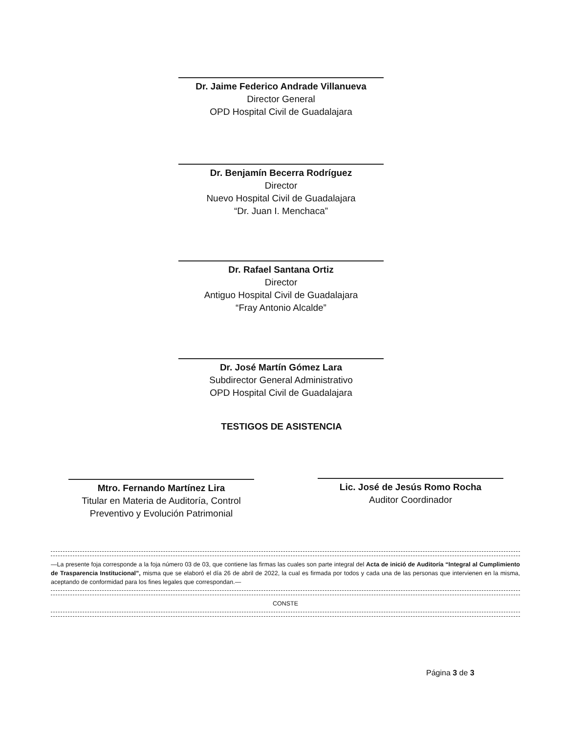Dr. Jaime Federico Andrade Villanueva
Director General
OPD Hospital Civil de Guadalajara
Dr. Benjamín Becerra Rodríguez
Director
Nuevo Hospital Civil de Guadalajara
“Dr. Juan I. Menchaca”
Dr. Rafael Santana Ortiz
Director
Antiguo Hospital Civil de Guadalajara
“Fray Antonio Alcalde”
Dr. José Martín Gómez Lara
Subdirector General Administrativo
OPD Hospital Civil de Guadalajara
TESTIGOS DE ASISTENCIA
Mtro. Fernando Martínez Lira
Titular en Materia de Auditoría, Control Preventivo y Evolución Patrimonial
Lic. José de Jesús Romo Rocha
Auditor Coordinador
—La presente foja corresponde a la foja número 03 de 03, que contiene las firmas las cuales son parte integral del Acta de inició de Auditoría “Integral al Cumplimiento de Trasparencia Institucional”, misma que se elaboró el día 26 de abril de 2022, la cual es firmada por todos y cada una de las personas que intervienen en la misma, aceptando de conformidad para los fines legales que correspondan.—
CONSTE
Página 3 de 3